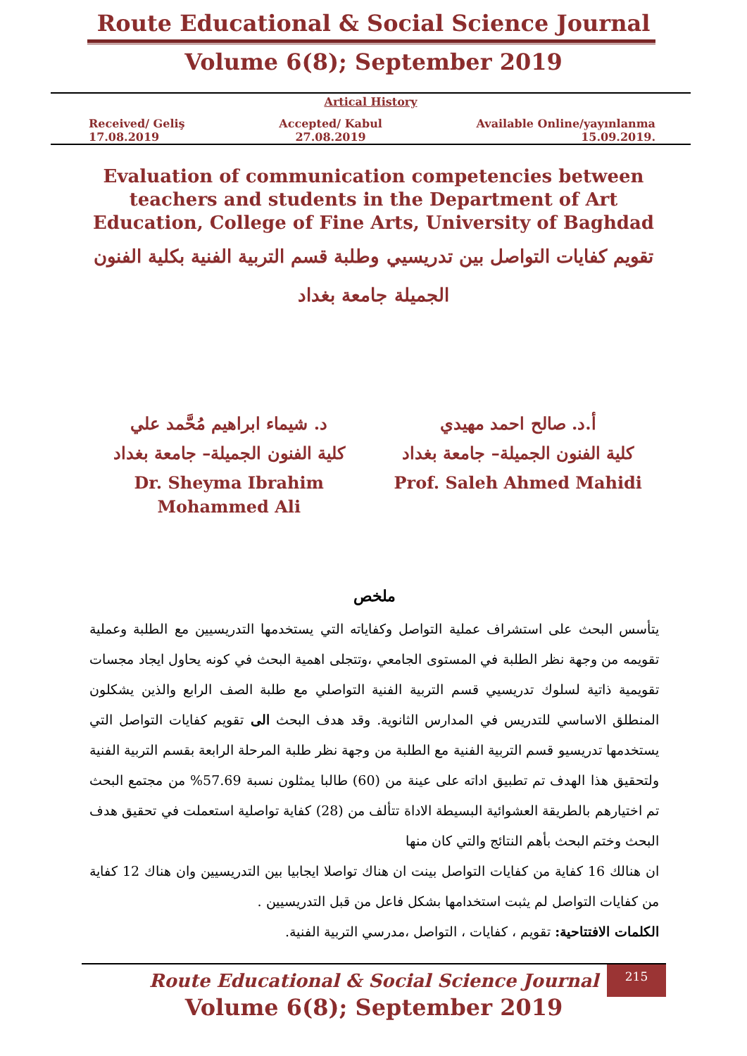Route Educational & Social Science Journal
Volume 6(8); September 2019
Artical History
Received/ Geliş
17.08.2019 Accepted/ Kabul
27.08.2019 Available Online/yayınlanma
15.09.2019.
Evaluation of communication competencies between teachers and students in the Department of Art Education, College of Fine Arts, University of Baghdad
تقويم كفايات التواصل بين تدريسيي وطلبة قسم التربية الفنية بكلية الفنون الجميلة جامعة بغداد
أ.د. صالح احمد مهيدي
كلية الفنون الجميلة– جامعة بغداد
Prof. Saleh Ahmed Mahidi
د. شيماء ابراهيم مُحَّمد علي
كلية الفنون الجميلة– جامعة بغداد
Dr. Sheyma Ibrahim Mohammed Ali
ملخص
يتأسس البحث على استشراف عملية التواصل وكفاياته التي يستخدمها التدريسيين مع الطلبة وعملية تقويمه من وجهة نظر الطلبة في المستوى الجامعي ،وتتجلى اهمية البحث في كونه يحاول ايجاد مجسات تقويمية ذاتية لسلوك تدريسيي قسم التربية الفنية التواصلي مع طلبة الصف الرابع والذين يشكلون المنطلق الاساسي للتدريس في المدارس الثانوية. وقد هدف البحث الى تقويم كفايات التواصل التي يستخدمها تدريسيو قسم التربية الفنية مع الطلبة من وجهة نظر طلبة المرحلة الرابعة بقسم التربية الفنية ولتحقيق هذا الهدف تم تطبيق اداته على عينة من (60) طالبا يمثلون نسبة 57.69% من مجتمع البحث تم اختيارهم بالطريقة العشوائية البسيطة الاداة تتألف من (28) كفاية تواصلية استعملت في تحقيق هدف البحث وختم البحث بأهم النتائج والتي كان منها
ان هنالك 16 كفاية من كفايات التواصل بينت ان هناك تواصلا ايجابيا بين التدريسيين وان هناك 12 كفاية من كفايات التواصل لم يثبت استخدامها بشكل فاعل من قبل التدريسيين .
الكلمات الافتتاحية: تقويم ، كفايات ، التواصل ،مدرسي التربية الفنية.
215
Route Educational & Social Science Journal
Volume 6(8); September 2019